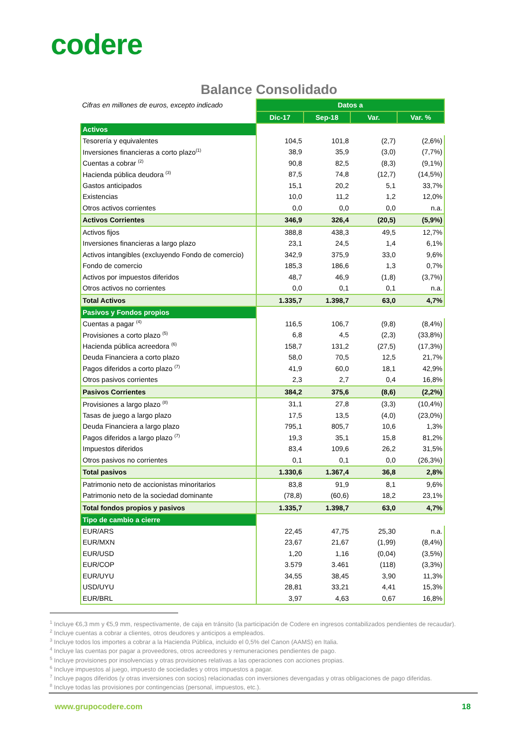codere
Balance Consolidado
| Cifras en millones de euros, excepto indicado | Datos a | | | |
| | Dic-17 | Sep-18 | Var. | Var. % |
| Activos | | | | |
| Tesorería y equivalentes | 104,5 | 101,8 | (2,7) | (2,6%) |
| Inversiones financieras a corto plazo<sup>(1)</sup> | 38,9 | 35,9 | (3,0) | (7,7%) |
| Cuentas a cobrar <sup>(2)</sup> | 90,8 | 82,5 | (8,3) | (9,1%) |
| Hacienda pública deudora <sup>(3)</sup> | 87,5 | 74,8 | (12,7) | (14,5%) |
| Gastos anticipados | 15,1 | 20,2 | 5,1 | 33,7% |
| Existencias | 10,0 | 11,2 | 1,2 | 12,0% |
| Otros activos corrientes | 0,0 | 0,0 | 0,0 | n.a. |
| Activos Corrientes | 346,9 | 326,4 | (20,5) | (5,9%) |
| Activos fijos | 388,8 | 438,3 | 49,5 | 12,7% |
| Inversiones financieras a largo plazo | 23,1 | 24,5 | 1,4 | 6,1% |
| Activos intangibles (excluyendo Fondo de comercio) | 342,9 | 375,9 | 33,0 | 9,6% |
| Fondo de comercio | 185,3 | 186,6 | 1,3 | 0,7% |
| Activos por impuestos diferidos | 48,7 | 46,9 | (1,8) | (3,7%) |
| Otros activos no corrientes | 0,0 | 0,1 | 0,1 | n.a. |
| Total Activos | 1.335,7 | 1.398,7 | 63,0 | 4,7% |
| Pasivos y Fondos propios | | | | |
| Cuentas a pagar <sup>(4)</sup> | 116,5 | 106,7 | (9,8) | (8,4%) |
| Provisiones a corto plazo <sup>(5)</sup> | 6,8 | 4,5 | (2,3) | (33,8%) |
| Hacienda pública acreedora <sup>(6)</sup> | 158,7 | 131,2 | (27,5) | (17,3%) |
| Deuda Financiera a corto plazo | 58,0 | 70,5 | 12,5 | 21,7% |
| Pagos diferidos a corto plazo <sup>(7)</sup> | 41,9 | 60,0 | 18,1 | 42,9% |
| Otros pasivos corrientes | 2,3 | 2,7 | 0,4 | 16,8% |
| Pasivos Corrientes | 384,2 | 375,6 | (8,6) | (2,2%) |
| Provisiones a largo plazo <sup>(8)</sup> | 31,1 | 27,8 | (3,3) | (10,4%) |
| Tasas de juego a largo plazo | 17,5 | 13,5 | (4,0) | (23,0%) |
| Deuda Financiera a largo plazo | 795,1 | 805,7 | 10,6 | 1,3% |
| Pagos diferidos a largo plazo <sup>(7)</sup> | 19,3 | 35,1 | 15,8 | 81,2% |
| Impuestos diferidos | 83,4 | 109,6 | 26,2 | 31,5% |
| Otros pasivos no corrientes | 0,1 | 0,1 | 0,0 | (26,3%) |
| Total pasivos | 1.330,6 | 1.367,4 | 36,8 | 2,8% |
| Patrimonio neto de accionistas minoritarios | 83,8 | 91,9 | 8,1 | 9,6% |
| Patrimonio neto de la sociedad dominante | (78,8) | (60,6) | 18,2 | 23,1% |
| Total fondos propios y pasivos | 1.335,7 | 1.398,7 | 63,0 | 4,7% |
| Tipo de cambio a cierre | | | | |
| EUR/ARS | 22,45 | 47,75 | 25,30 | n.a. |
| EUR/MXN | 23,67 | 21,67 | (1,99) | (8,4%) |
| EUR/USD | 1,20 | 1,16 | (0,04) | (3,5%) |
| EUR/COP | 3.579 | 3.461 | (118) | (3,3%) |
| EUR/UYU | 34,55 | 38,45 | 3,90 | 11,3% |
| USD/UYU | 28,81 | 33,21 | 4,41 | 15,3% |
| EUR/BRL | 3,97 | 4,63 | 0,67 | 16,8% |
<sup>1</sup> Incluye €6,3 mm y €5,9 mm, respectivamente, de caja en tránsito (la participación de Codere en ingresos contabilizados pendientes de recaudar).
<sup>2</sup> Incluye cuentas a cobrar a clientes, otros deudores y anticipos a empleados.
<sup>3</sup> Incluye todos los importes a cobrar a la Hacienda Pública, incluido el 0,5% del Canon (AAMS) en Italia.
<sup>4</sup> Incluye las cuentas por pagar a proveedores, otros acreedores y remuneraciones pendientes de pago.
<sup>5</sup> Incluye provisiones por insolvencias y otras provisiones relativas a las operaciones con acciones propias.
<sup>6</sup> Incluye impuestos al juego, impuesto de sociedades y otros impuestos a pagar.
<sup>7</sup> Incluye pagos diferidos (y otras inversiones con socios) relacionadas con inversiones devengadas y otras obligaciones de pago diferidas.
<sup>8</sup> Incluye todas las provisiones por contingencias (personal, impuestos, etc.).
www.grupocodere.com 18